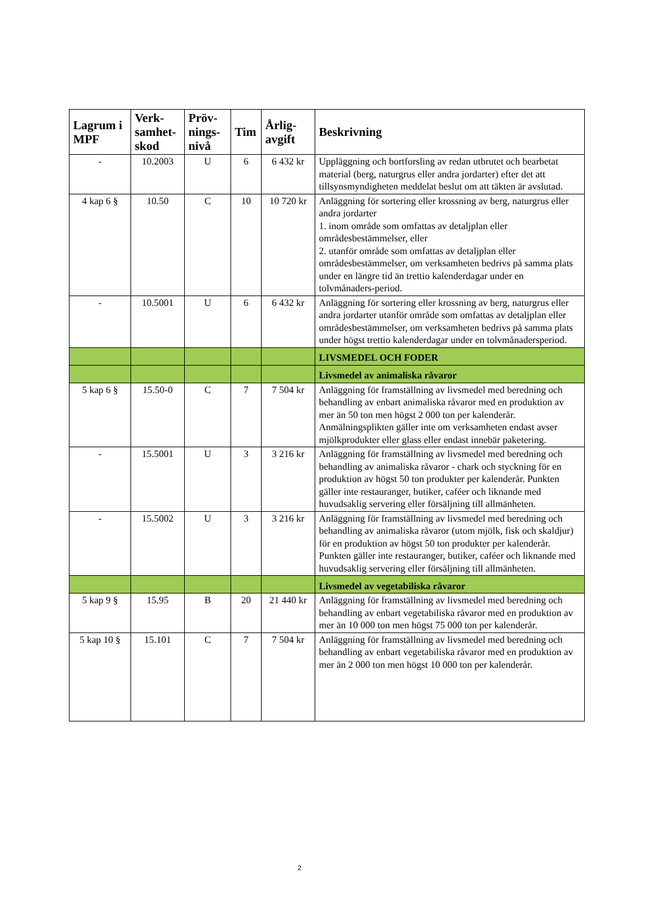| Lagrum i MPF | Verk-samhet-skod | Pröv-nings-nivå | Tim | Årlig-avgift | Beskrivning |
| --- | --- | --- | --- | --- | --- |
| - | 10.2003 | U | 6 | 6 432 kr | Uppläggning och bortforsling av redan utbrutet och bearbetat material (berg, naturgrus eller andra jordarter) efter det att tillsynsmyndigheten meddelat beslut om att täkten är avslutad. |
| 4 kap 6 § | 10.50 | C | 10 | 10 720 kr | Anläggning för sortering eller krossning av berg, naturgrus eller andra jordarter 1. inom område som omfattas av detaljplan eller områdesbestämmelser, eller 2. utanför område som omfattas av detaljplan eller områdesbestämmelser, om verksamheten bedrivs på samma plats under en längre tid än trettio kalenderdagar under en tolvmånaders-period. |
| - | 10.5001 | U | 6 | 6 432 kr | Anläggning för sortering eller krossning av berg, naturgrus eller andra jordarter utanför område som omfattas av detaljplan eller områdesbestämmelser, om verksamheten bedrivs på samma plats under högst trettio kalenderdagar under en tolvmånadersperiod. |
| | | | | | LIVSMEDEL OCH FODER |
| | | | | | Livsmedel av animaliska råvaror |
| 5 kap 6 § | 15.50-0 | C | 7 | 7 504 kr | Anläggning för framställning av livsmedel med beredning och behandling av enbart animaliska råvaror med en produktion av mer än 50 ton men högst 2 000 ton per kalenderår. Anmälningsplikten gäller inte om verksamheten endast avser mjölkprodukter eller glass eller endast innebär paketering. |
| - | 15.5001 | U | 3 | 3 216 kr | Anläggning för framställning av livsmedel med beredning och behandling av animaliska råvaror - chark och styckning för en produktion av högst 50 ton produkter per kalenderår. Punkten gäller inte restauranger, butiker, caféer och liknande med huvudsaklig servering eller försäljning till allmänheten. |
| - | 15.5002 | U | 3 | 3 216 kr | Anläggning för framställning av livsmedel med beredning och behandling av animaliska råvaror (utom mjölk, fisk och skaldjur) för en produktion av högst 50 ton produkter per kalenderår. Punkten gäller inte restauranger, butiker, caféer och liknande med huvudsaklig servering eller försäljning till allmänheten. |
| | | | | | Livsmedel av vegetabiliska råvaror |
| 5 kap 9 § | 15.95 | B | 20 | 21 440 kr | Anläggning för framställning av livsmedel med beredning och behandling av enbart vegetabiliska råvaror med en produktion av mer än 10 000 ton men högst 75 000 ton per kalenderår. |
| 5 kap 10 § | 15.101 | C | 7 | 7 504 kr | Anläggning för framställning av livsmedel med beredning och behandling av enbart vegetabiliska råvaror med en produktion av mer än 2 000 ton men högst 10 000 ton per kalenderår. |
2